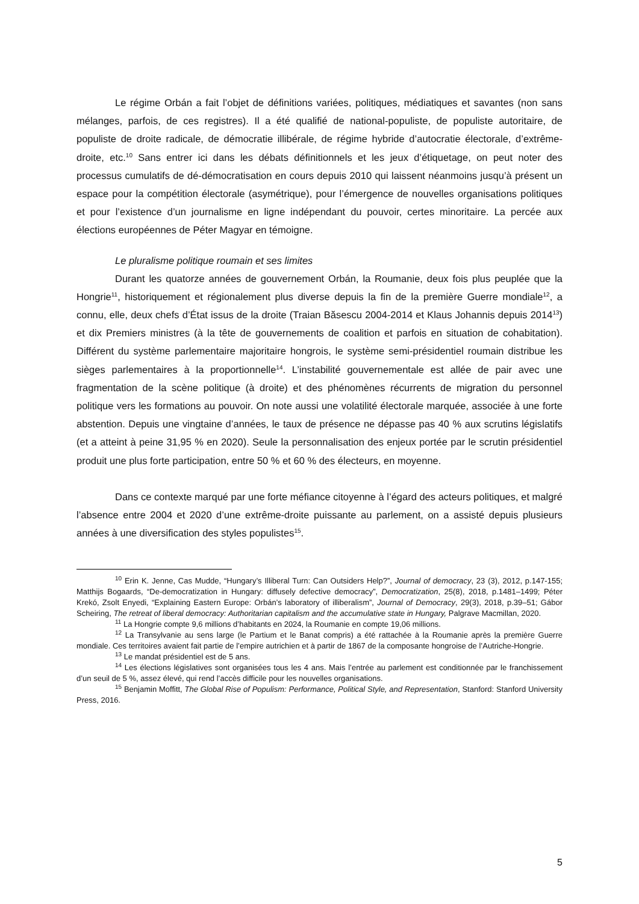Le régime Orbán a fait l’objet de définitions variées, politiques, médiatiques et savantes (non sans mélanges, parfois, de ces registres). Il a été qualifié de national-populiste, de populiste autoritaire, de populiste de droite radicale, de démocratie illibérale, de régime hybride d’autocratie électorale, d’extrême-droite, etc.<sup>10</sup> Sans entrer ici dans les débats définitionnels et les jeux d’étiquetage, on peut noter des processus cumulatifs de dé-démocratisation en cours depuis 2010 qui laissent néanmoins jusqu’à présent un espace pour la compétition électorale (asymétrique), pour l’émergence de nouvelles organisations politiques et pour l’existence d’un journalisme en ligne indépendant du pouvoir, certes minoritaire. La percée aux élections européennes de Péter Magyar en témoigne.
Le pluralisme politique roumain et ses limites
Durant les quatorze années de gouvernement Orbán, la Roumanie, deux fois plus peuplée que la Hongrie<sup>11</sup>, historiquement et régionalement plus diverse depuis la fin de la première Guerre mondiale<sup>12</sup>, a connu, elle, deux chefs d’État issus de la droite (Traian Băsescu 2004-2014 et Klaus Johannis depuis 2014<sup>13</sup>) et dix Premiers ministres (à la tête de gouvernements de coalition et parfois en situation de cohabitation). Différent du système parlementaire majoritaire hongrois, le système semi-présidentiel roumain distribue les sièges parlementaires à la proportionnelle<sup>14</sup>. L’instabilité gouvernementale est allée de pair avec une fragmentation de la scène politique (à droite) et des phénomènes récurrents de migration du personnel politique vers les formations au pouvoir. On note aussi une volatilité électorale marquée, associée à une forte abstention. Depuis une vingtaine d’années, le taux de présence ne dépasse pas 40 % aux scrutins législatifs (et a atteint à peine 31,95 % en 2020). Seule la personnalisation des enjeux portée par le scrutin présidentiel produit une plus forte participation, entre 50 % et 60 % des électeurs, en moyenne.
Dans ce contexte marqué par une forte méfiance citoyenne à l’égard des acteurs politiques, et malgré l’absence entre 2004 et 2020 d’une extrême-droite puissante au parlement, on a assisté depuis plusieurs années à une diversification des styles populistes<sup>15</sup>.
<sup>10</sup> Erin K. Jenne, Cas Mudde, “Hungary’s Illiberal Turn: Can Outsiders Help?”, Journal of democracy, 23 (3), 2012, p.147-155; Matthijs Bogaards, “De-democratization in Hungary: diffusely defective democracy”, Democratization, 25(8), 2018, p.1481–1499; Péter Krekó, Zsolt Enyedi, “Explaining Eastern Europe: Orbán’s laboratory of illiberalism”, Journal of Democracy, 29(3), 2018, p.39–51; Gábor Scheiring, The retreat of liberal democracy: Authoritarian capitalism and the accumulative state in Hungary, Palgrave Macmillan, 2020.
<sup>11</sup> La Hongrie compte 9,6 millions d’habitants en 2024, la Roumanie en compte 19,06 millions.
<sup>12</sup> La Transylvanie au sens large (le Partium et le Banat compris) a été rattachée à la Roumanie après la première Guerre mondiale. Ces territoires avaient fait partie de l’empire autrichien et à partir de 1867 de la composante hongroise de l’Autriche-Hongrie.
<sup>13</sup> Le mandat présidentiel est de 5 ans.
<sup>14</sup> Les élections législatives sont organisées tous les 4 ans. Mais l’entrée au parlement est conditionnée par le franchissement d’un seuil de 5 %, assez élevé, qui rend l’accès difficile pour les nouvelles organisations.
<sup>15</sup> Benjamin Moffitt, The Global Rise of Populism: Performance, Political Style, and Representation, Stanford: Stanford University Press, 2016.
5